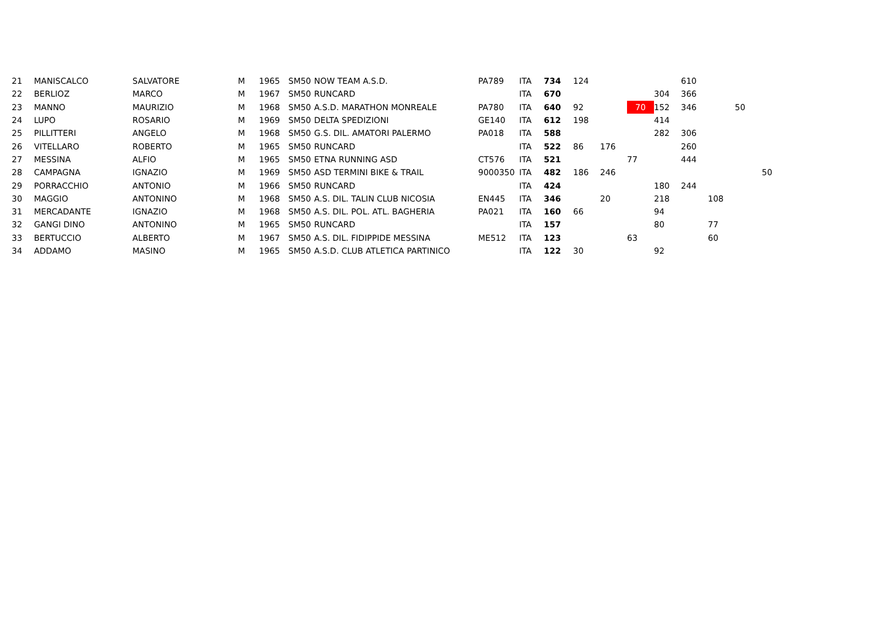| 21 | MANISCALCO | SALVATORE | M | 1965 | SM50 | NOW TEAM A.S.D. | PA789 | ITA | 734 | 124 | | | | 610 | | | |
| 22 | BERLIOZ | MARCO | M | 1967 | SM50 | RUNCARD | | ITA | 670 | | | | 304 | 366 | | | |
| 23 | MANNO | MAURIZIO | M | 1968 | SM50 | A.S.D. MARATHON MONREALE | PA780 | ITA | 640 | 92 | | 70 | 152 | 346 | | 50 | |
| 24 | LUPO | ROSARIO | M | 1969 | SM50 | DELTA SPEDIZIONI | GE140 | ITA | 612 | 198 | | | 414 | | | | |
| 25 | PILLITTERI | ANGELO | M | 1968 | SM50 | G.S. DIL. AMATORI PALERMO | PA018 | ITA | 588 | | | | 282 | 306 | | | |
| 26 | VITELLARO | ROBERTO | M | 1965 | SM50 | RUNCARD | | ITA | 522 | 86 | 176 | | | 260 | | | |
| 27 | MESSINA | ALFIO | M | 1965 | SM50 | ETNA RUNNING ASD | CT576 | ITA | 521 | | | 77 | | 444 | | | |
| 28 | CAMPAGNA | IGNAZIO | M | 1969 | SM50 | ASD TERMINI BIKE & TRAIL | 9000350 | ITA | 482 | 186 | 246 | | | | | | 50 |
| 29 | PORRACCHIO | ANTONIO | M | 1966 | SM50 | RUNCARD | | ITA | 424 | | | | 180 | 244 | | | |
| 30 | MAGGIO | ANTONINO | M | 1968 | SM50 | A.S. DIL. TALIN CLUB NICOSIA | EN445 | ITA | 346 | | 20 | | 218 | | 108 | | |
| 31 | MERCADANTE | IGNAZIO | M | 1968 | SM50 | A.S. DIL. POL. ATL. BAGHERIA | PA021 | ITA | 160 | 66 | | | 94 | | | | |
| 32 | GANGI DINO | ANTONINO | M | 1965 | SM50 | RUNCARD | | ITA | 157 | | | | 80 | | 77 | | |
| 33 | BERTUCCIO | ALBERTO | M | 1967 | SM50 | A.S. DIL. FIDIPPIDE MESSINA | ME512 | ITA | 123 | | | 63 | | | 60 | | |
| 34 | ADDAMO | MASINO | M | 1965 | SM50 | A.S.D. CLUB ATLETICA PARTINICO | | ITA | 122 | 30 | | | 92 | | | | |